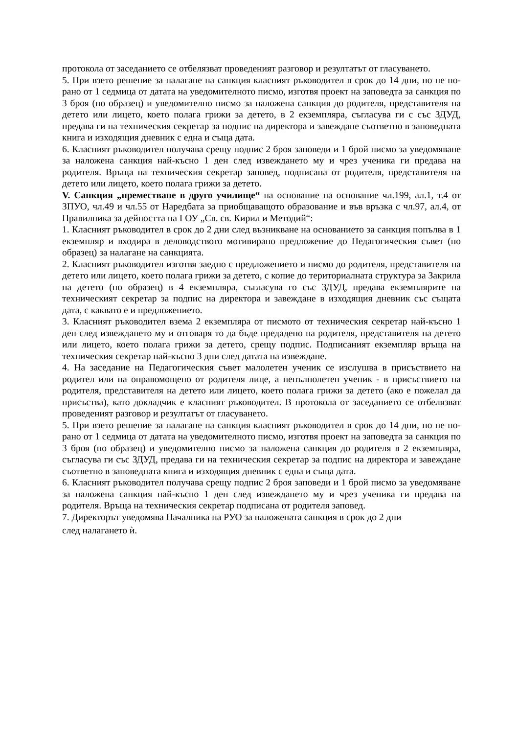протокола от заседанието се отбелязват проведеният разговор и резултатът от гласуването.
5. При взето решение за налагане на санкция класният ръководител в срок до 14 дни, но не по-рано от 1 седмица от датата на уведомителното писмо, изготвя проект на заповедта за санкция по 3 броя (по образец) и уведомително писмо за наложена санкция до родителя, представителя на детето или лицето, което полага грижи за детето, в 2 екземпляра, съгласува ги с със ЗДУД, предава ги на техническия секретар за подпис на директора и завеждане съответно в заповедната книга и изходящия дневник с една и съща дата.
6. Класният ръководител получава срещу подпис 2 броя заповеди и 1 брой писмо за уведомяване за наложена санкция най-късно 1 ден след извеждането му и чрез ученика ги предава на родителя. Връща на техническия секретар заповед, подписана от родителя, представителя на детето или лицето, което полага грижи за детето.
V. Санкция „преместване в друго училище“ на основание на основание чл.199, ал.1, т.4 от ЗПУО, чл.49 и чл.55 от Наредбата за приобщаващото образование и във връзка с чл.97, ал.4, от Правилника за дейността на I ОУ „Св. св. Кирил и Методий“:
1. Класният ръководител в срок до 2 дни след възникване на основанието за санкция попълва в 1 екземпляр и входира в деловодството мотивирано предложение до Педагогическия съвет (по образец) за налагане на санкцията.
2. Класният ръководител изготвя заедно с предложението и писмо до родителя, представителя на детето или лицето, което полага грижи за детето, с копие до териториалната структура за Закрила на детето (по образец) в 4 екземпляра, съгласува го със ЗДУД, предава екземплярите на техническият секретар за подпис на директора и завеждане в изходящия дневник със същата дата, с каквато е и предложението.
3. Класният ръководител взема 2 екземпляра от писмото от техническия секретар най-късно 1 ден след извеждането му и отговаря то да бъде предадено на родителя, представителя на детето или лицето, което полага грижи за детето, срещу подпис. Подписаният екземпляр връща на техническия секретар най-късно 3 дни след датата на извеждане.
4. На заседание на Педагогическия съвет малолетен ученик се изслушва в присъствието на родител или на оправомощено от родителя лице, а непълнолетен ученик - в присъствието на родителя, представителя на детето или лицето, което полага грижи за детето (ако е пожелал да присъства), като докладчик е класният ръководител. В протокола от заседанието се отбелязват проведеният разговор и резултатът от гласуването.
5. При взето решение за налагане на санкция класният ръководител в срок до 14 дни, но не по- рано от 1 седмица от датата на уведомителното писмо, изготвя проект на заповедта за санкция по 3 броя (по образец) и уведомително писмо за наложена санкция до родителя в 2 екземпляра, съгласува ги със ЗДУД, предава ги на техническия секретар за подпис на директора и завеждане съответно в заповедната книга и изходящия дневник с една и съща дата.
6. Класният ръководител получава срещу подпис 2 броя заповеди и 1 брой писмо за уведомяване за наложена санкция най-късно 1 ден след извеждането му и чрез ученика ги предава на родителя. Връща на техническия секретар подписана от родителя заповед.
7. Директорът уведомява Началника на РУО за наложената санкция в срок до 2 дни
след налагането ѝ.